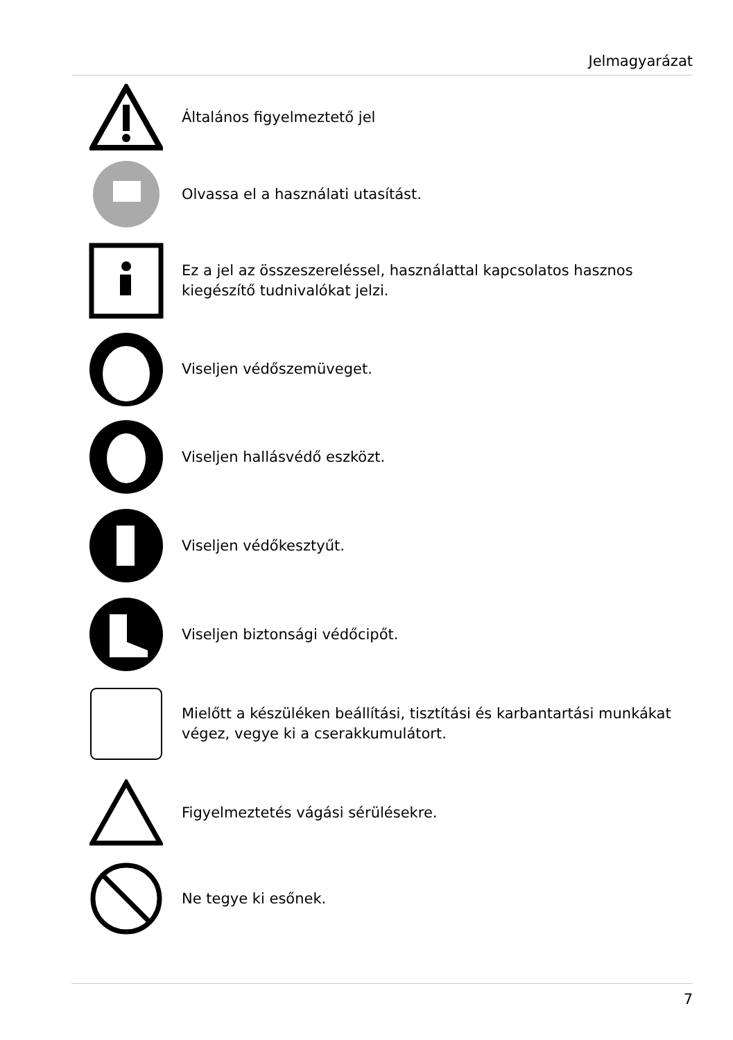Jelmagyarázat
Általános figyelmeztető jel
Olvassa el a használati utasítást.
Ez a jel az összeszereléssel, használattal kapcsolatos hasznos
kiegészítő tudnivalókat jelzi.
Viseljen védőszemüveget.
Viseljen hallásvédő eszközt.
Viseljen védőkesztyűt.
Viseljen biztonsági védőcipőt.
Mielőtt a készüléken beállítási, tisztítási és karbantartási munkákat
végez, vegye ki a cserakkumulátort.
Figyelmeztetés vágási sérülésekre.
Ne tegye ki esőnek.
7